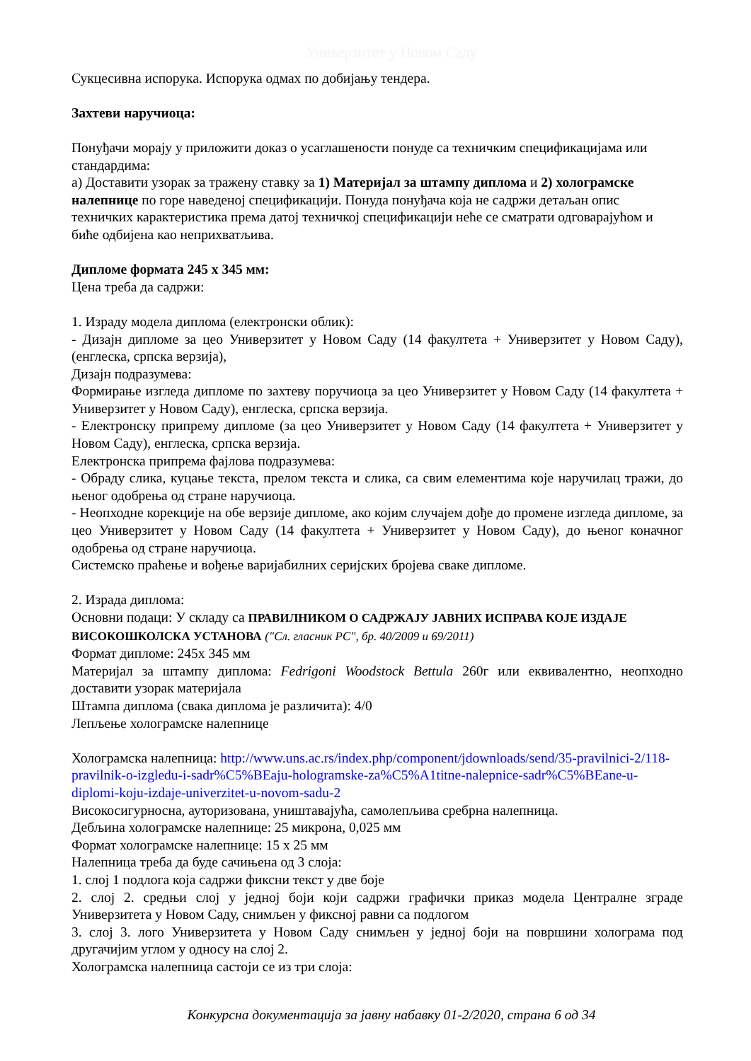Универзитет у Новом Саду
Сукцесивна испорука. Испорука одмах по добијању тендера.
Захтеви наручиоца:
Понуђачи морају у приложити доказ о усаглашености понуде са техничким спецификацијама или стандардима:
а) Доставити узорак за тражену ставку за 1) Материјал за штампу диплома и 2) холограмске налепнице по горе наведеној спецификацији. Понуда понуђача која не садржи детаљан опис техничких карактеристика према датој техничкој спецификацији неће се сматрати одговарајућом и биће одбијена као неприхватљива.
Дипломе формата 245 x 345 мм:
Цена треба да садржи:
1. Израду модела диплома (електронски облик):
- Дизајн дипломе за цео Универзитет у Новом Саду (14 факултета + Универзитет у Новом Саду), (енглеска, српска верзија),
Дизајн подразумева:
Формирање изгледа дипломе по захтеву поручиоца за цео Универзитет у Новом Саду (14 факултета + Универзитет у Новом Саду), енглеска, српска верзија.
- Електронску припрему дипломе (за цео Универзитет у Новом Саду (14 факултета + Универзитет у Новом Саду), енглеска, српска верзија.
Електронска припрема фајлова подразумева:
- Обраду слика, куцање текста, прелом текста и слика, са свим елементима које наручилац тражи, до њеног одобрења од стране наручиоца.
- Неопходне корекције на обе верзије дипломе, ако којим случајем дође до промене изгледа дипломе, за цео Универзитет у Новом Саду (14 факултета + Универзитет у Новом Саду), до њеног коначног одобрења од стране наручиоца.
Системско праћење и вођење варијабилних серијских бројева сваке дипломе.
2. Израда диплома:
Основни подаци: У складу са ПРАВИЛНИКОМ О САДРЖАЈУ ЈАВНИХ ИСПРАВА КОЈЕ ИЗДАЈЕ ВИСОКОШКОЛСКА УСТАНОВА ("Сл. гласник РС", бр. 40/2009 и 69/2011)
Формат дипломе: 245x 345 мм
Материјал за штампу диплома: Fedrigoni Woodstock Bettula 260г или еквивалентно, неопходно доставити узорак материјала
Штампа диплома (свака диплома је различита): 4/0
Лепљење холограмске налепнице
Холограмска налепница: http://www.uns.ac.rs/index.php/component/jdownloads/send/35-pravilnici-2/118-pravilnik-o-izgledu-i-sadr%C5%BEaju-hologramske-za%C5%A1titne-nalepnice-sadr%C5%BEane-u-diplomi-koju-izdaje-univerzitet-u-novom-sadu-2
Високосигурносна, ауторизована, уништавајућа, самолепљива сребрна налепница.
Дебљина холограмске налепнице: 25 микрона, 0,025 мм
Формат холограмске налепнице: 15 x 25 мм
Налепница треба да буде сачињена од 3 слоја:
1. слој 1 подлога која садржи фиксни текст у две боје
2. слој 2. средњи слој у једној боји који садржи графички приказ модела Централне зграде Универзитета у Новом Саду, снимљен у фиксној равни са подлогом
3. слој 3. лого Универзитета у Новом Саду снимљен у једној боји на површини холограма под другачијим углом у односу на слој 2.
Холограмска налепница састоји се из три слоја:
Конкурсна документација за јавну набавку 01-2/2020, страна 6 од 34